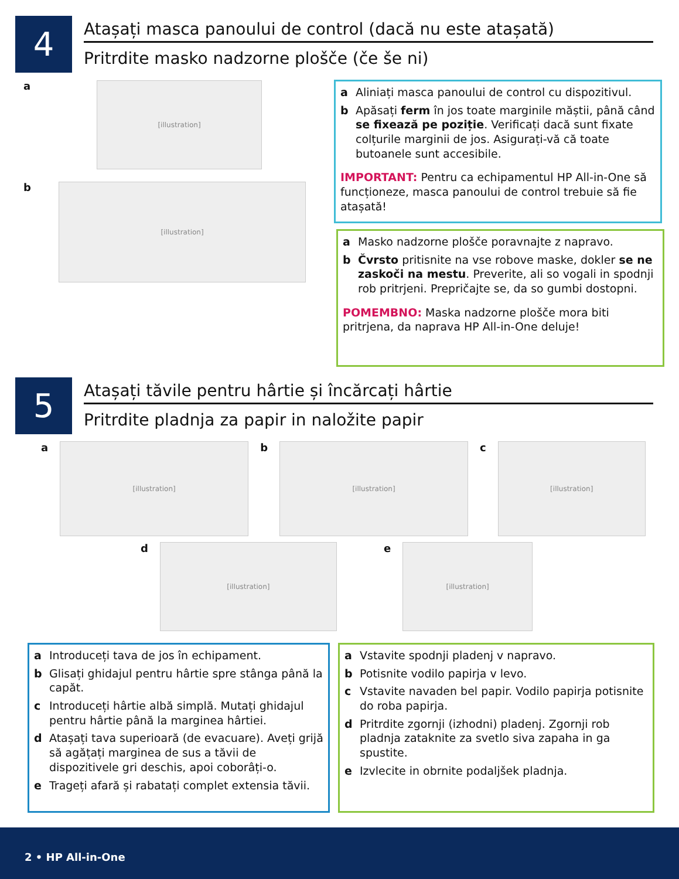4
Atașați masca panoului de control (dacă nu este atașată)
Pritrdite masko nadzorne plošče (če še ni)
a
[illustration]
b
[illustration]
a Aliniați masca panoului de control cu dispozitivul.
b Apăsați ferm în jos toate marginile măștii, până când se fixează pe poziție. Verificați dacă sunt fixate colțurile marginii de jos. Asigurați-vă că toate butoanele sunt accesibile.
IMPORTANT: Pentru ca echipamentul HP All-in-One să funcționeze, masca panoului de control trebuie să fie atașată!
a Masko nadzorne plošče poravnajte z napravo.
b Čvrsto pritisnite na vse robove maske, dokler se ne zaskoči na mestu. Preverite, ali so vogali in spodnji rob pritrjeni. Prepričajte se, da so gumbi dostopni.
POMEMBNO: Maska nadzorne plošče mora biti pritrjena, da naprava HP All-in-One deluje!
5
Atașați tăvile pentru hârtie și încărcați hârtie
Pritrdite pladnja za papir in naložite papir
a
[illustration]
b
[illustration]
c
[illustration]
d
[illustration]
e
[illustration]
a Introduceți tava de jos în echipament.
b Glisați ghidajul pentru hârtie spre stânga până la capăt.
c Introduceți hârtie albă simplă. Mutați ghidajul pentru hârtie până la marginea hârtiei.
d Atașați tava superioară (de evacuare). Aveți grijă să agățați marginea de sus a tăvii de dispozitivele gri deschis, apoi coborâți-o.
e Trageți afară și rabatați complet extensia tăvii.
a Vstavite spodnji pladenj v napravo.
b Potisnite vodilo papirja v levo.
c Vstavite navaden bel papir. Vodilo papirja potisnite do roba papirja.
d Pritrdite zgornji (izhodni) pladenj. Zgornji rob pladnja zataknite za svetlo siva zapaha in ga spustite.
e Izvlecite in obrnite podaljšek pladnja.
2 • HP All-in-One